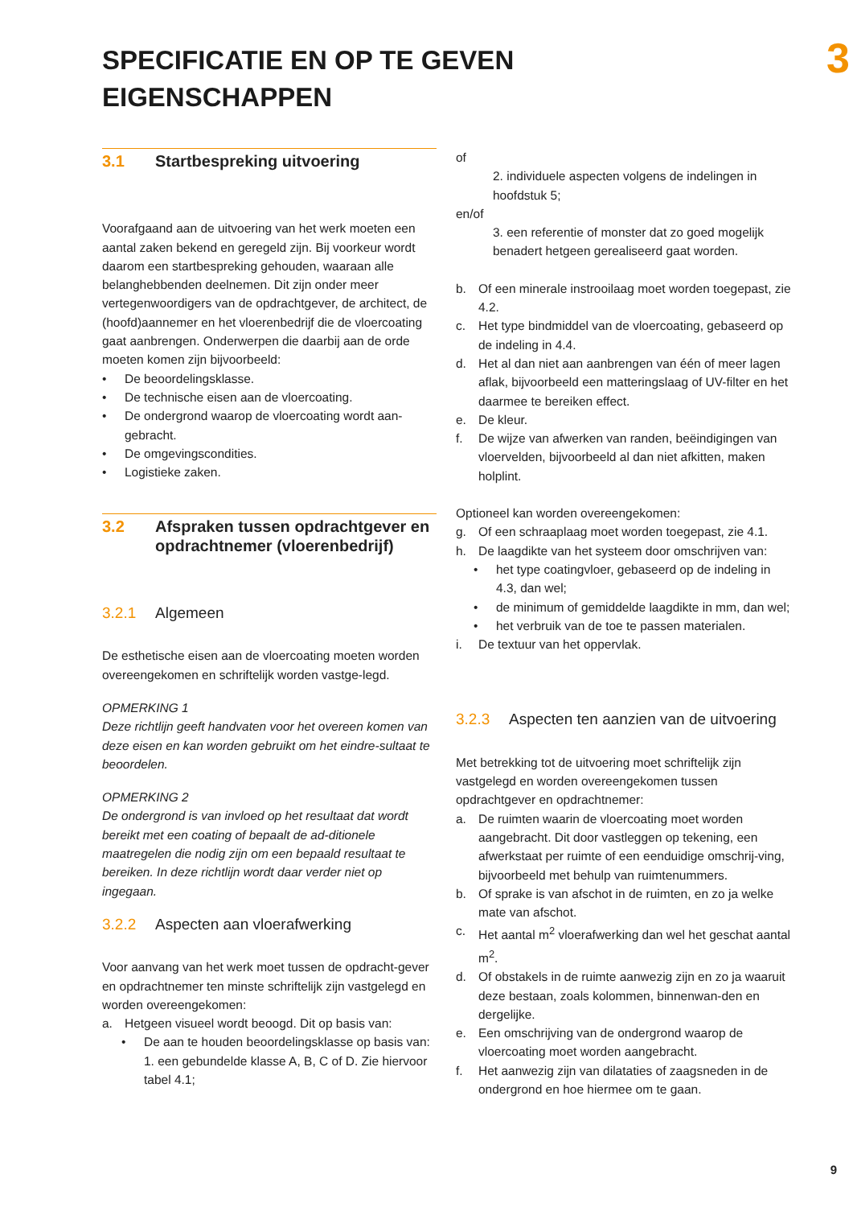SPECIFICATIE EN OP TE GEVEN
EIGENSCHAPPEN
3
3.1 Startbespreking uitvoering
Voorafgaand aan de uitvoering van het werk moeten een aantal zaken bekend en geregeld zijn. Bij voorkeur wordt daarom een startbespreking gehouden, waaraan alle belanghebbenden deelnemen. Dit zijn onder meer vertegenwoordigers van de opdrachtgever, de architect, de (hoofd)aannemer en het vloerenbedrijf die de vloercoating gaat aanbrengen. Onderwerpen die daarbij aan de orde moeten komen zijn bijvoorbeeld:
• De beoordelingsklasse.
• De technische eisen aan de vloercoating.
• De ondergrond waarop de vloercoating wordt aan-gebracht.
• De omgevingscondities.
• Logistieke zaken.
3.2 Afspraken tussen opdrachtgever en opdrachtnemer (vloerenbedrijf)
3.2.1 Algemeen
De esthetische eisen aan de vloercoating moeten worden overeengekomen en schriftelijk worden vastge-legd.
OPMERKING 1
Deze richtlijn geeft handvaten voor het overeen komen van deze eisen en kan worden gebruikt om het eindre-sultaat te beoordelen.
OPMERKING 2
De ondergrond is van invloed op het resultaat dat wordt bereikt met een coating of bepaalt de ad-ditionele maatregelen die nodig zijn om een bepaald resultaat te bereiken. In deze richtlijn wordt daar verder niet op ingegaan.
3.2.2 Aspecten aan vloerafwerking
Voor aanvang van het werk moet tussen de opdracht-gever en opdrachtnemer ten minste schriftelijk zijn vastgelegd en worden overeengekomen:
a. Hetgeen visueel wordt beoogd. Dit op basis van:
• De aan te houden beoordelingsklasse op basis van:
1. een gebundelde klasse A, B, C of D. Zie hiervoor tabel 4.1;
of
2. individuele aspecten volgens de indelingen in hoofdstuk 5;
en/of
3. een referentie of monster dat zo goed mogelijk benadert hetgeen gerealiseerd gaat worden.
b. Of een minerale instrooilaag moet worden toegepast, zie 4.2.
c. Het type bindmiddel van de vloercoating, gebaseerd op de indeling in 4.4.
d. Het al dan niet aan aanbrengen van één of meer lagen aflak, bijvoorbeeld een matteringslaag of UV-filter en het daarmee te bereiken effect.
e. De kleur.
f. De wijze van afwerken van randen, beëindigingen van vloervelden, bijvoorbeeld al dan niet afkitten, maken holplint.
Optioneel kan worden overeengekomen:
g. Of een schraaplaag moet worden toegepast, zie 4.1.
h. De laagdikte van het systeem door omschrijven van:
• het type coatingvloer, gebaseerd op de indeling in 4.3, dan wel;
• de minimum of gemiddelde laagdikte in mm, dan wel;
• het verbruik van de toe te passen materialen.
i. De textuur van het oppervlak.
3.2.3 Aspecten ten aanzien van de uitvoering
Met betrekking tot de uitvoering moet schriftelijk zijn vastgelegd en worden overeengekomen tussen opdrachtgever en opdrachtnemer:
a. De ruimten waarin de vloercoating moet worden aangebracht. Dit door vastleggen op tekening, een afwerkstaat per ruimte of een eenduidige omschrij-ving, bijvoorbeeld met behulp van ruimtenummers.
b. Of sprake is van afschot in de ruimten, en zo ja welke mate van afschot.
c. Het aantal m<sup>2</sup> vloerafwerking dan wel het geschat aantal m<sup>2</sup>.
d. Of obstakels in de ruimte aanwezig zijn en zo ja waaruit deze bestaan, zoals kolommen, binnenwan-den en dergelijke.
e. Een omschrijving van de ondergrond waarop de vloercoating moet worden aangebracht.
f. Het aanwezig zijn van dilataties of zaagsneden in de ondergrond en hoe hiermee om te gaan.
9